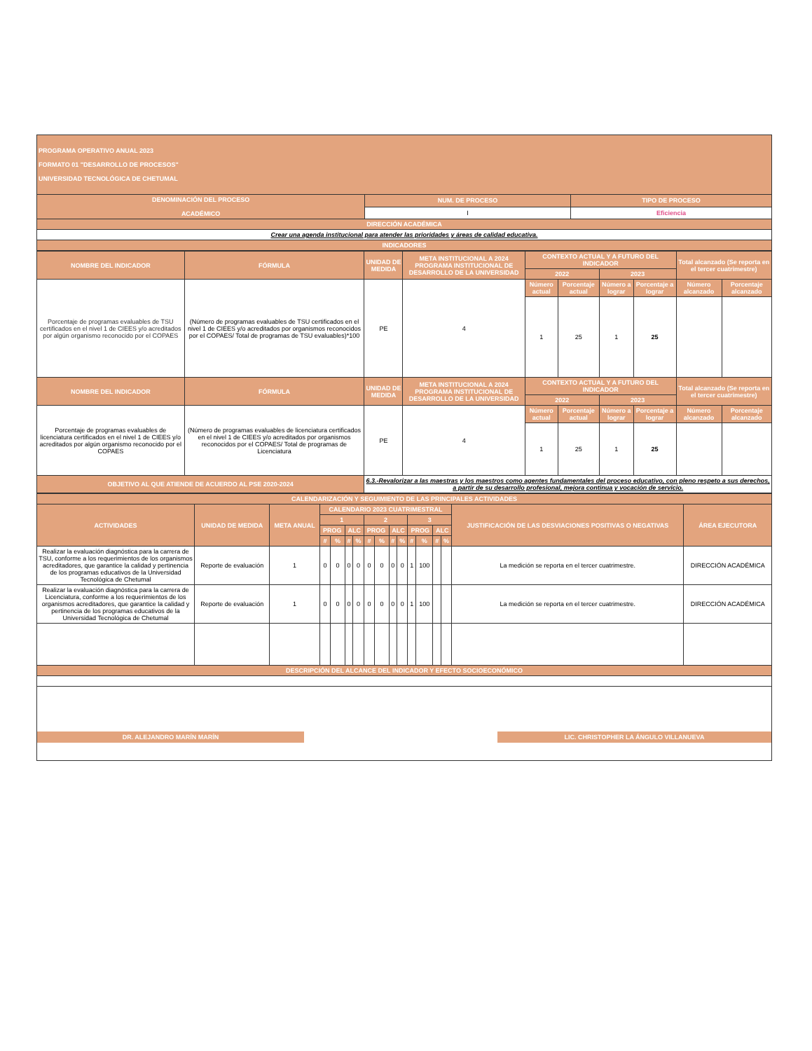| PROGRAMA OPERATIVO ANUAL 2023 FORMATO 01 "DESARROLLO DE PROCESOS" UNIVERSIDAD TECNOLÓGICA DE CHETUMAL | | |
| DENOMINACIÓN DEL PROCESO ACADÉMICO | NUM. DE PROCESO | TIPO DE PROCESO |
| | I | Eficiencia |
| DIRECCIÓN ACADÉMICA | | |
| Crear una agenda institucional para atender las prioridades y áreas de calidad educativa. | | |
| INDICADORES | | |
| NOMBRE DEL INDICADOR | FÓRMULA | UNIDAD DE MEDIDA | META INSTITUCIONAL A 2024 PROGRAMA INSTITUCIONAL DE DESARROLLO DE LA UNIVERSIDAD | CONTEXTO ACTUAL Y A FUTURO DEL INDICADOR | | | | Total alcanzado (Se reporta en el tercer cuatrimestre) | |
| --- | --- | --- | --- | --- | --- | --- | --- | --- | --- |
| | | | | 2022 | | 2023 | | | |
| Porcentaje de programas evaluables de TSU certificados en el nivel 1 de CIEES y/o acreditados por algún organismo reconocido por el COPAES | (Número de programas evaluables de TSU certificados en el nivel 1 de CIEES y/o acreditados por organismos reconocidos por el COPAES/ Total de programas de TSU evaluables)*100 | PE | 4 | Número actual | Porcentaje actual | Número a lograr | Porcentaje a lograr | Número alcanzado | Porcentaje alcanzado |
| | | | | 1 | 25 | 1 | 25 | | |
| NOMBRE DEL INDICADOR | FÓRMULA | UNIDAD DE MEDIDA | META INSTITUCIONAL A 2024 PROGRAMA INSTITUCIONAL DE DESARROLLO DE LA UNIVERSIDAD | CONTEXTO ACTUAL Y A FUTURO DEL INDICADOR | | | | Total alcanzado (Se reporta en el tercer cuatrimestre) | |
| | | | | 2022 | | 2023 | | | |
| Porcentaje de programas evaluables de licenciatura certificados en el nivel 1 de CIEES y/o acreditados por algún organismo reconocido por el COPAES | (Número de programas evaluables de licenciatura certificados en el nivel 1 de CIEES y/o acreditados por organismos reconocidos por el COPAES/ Total de programas de Licenciatura | PE | 4 | Número actual | Porcentaje actual | Número a lograr | Porcentaje a lograr | Número alcanzado | Porcentaje alcanzado |
| | | | | 1 | 25 | 1 | 25 | | |
| OBJETIVO AL QUE ATIENDE DE ACUERDO AL PSE 2020-2024 | | 6.3.-Revalorizar a las maestras y los maestros como agentes fundamentales del proceso educativo, con pleno respeto a sus derechos, a partir de su desarrollo profesional, mejora continua y vocación de servicio. | | | | | | | |
| CALENDARIZACIÓN Y SEGUIMIENTO DE LAS PRINCIPALES ACTIVIDADES | | | | | | | | | | | | | | | | |
| --- | --- | --- | --- | --- | --- | --- | --- | --- | --- | --- | --- | --- | --- | --- | --- | --- |
| ACTIVIDADES | UNIDAD DE MEDIDA | META ANUAL | CALENDARIO 2023 CUATRIMESTRAL | | | | | | | | | | | | JUSTIFICACIÓN DE LAS DESVIACIONES POSITIVAS O NEGATIVAS | ÁREA EJECUTORA |
| | | | 1 | | | | 2 | | | | 3 | | | | | |
| | | | PROG | | ALC | | PROG | | ALC | | PROG | | ALC | | | |
| | | | # | % | # | % | # | % | # | % | # | % | # | % | | |
| Realizar la evaluación diagnóstica para la carrera de TSU, conforme a los requerimientos de los organismos acreditadores, que garantice la calidad y pertinencia de los programas educativos de la Universidad Tecnológica de Chetumal | Reporte de evaluación | 1 | 0 | 0 | 0 | 0 | 0 | 0 | 0 | 0 | 1 | 100 | | | La medición se reporta en el tercer cuatrimestre. | DIRECCIÓN ACADÉMICA |
| Realizar la evaluación diagnóstica para la carrera de Licenciatura, conforme a los requerimientos de los organismos acreditadores, que garantice la calidad y pertinencia de los programas educativos de la Universidad Tecnológica de Chetumal | Reporte de evaluación | 1 | 0 | 0 | 0 | 0 | 0 | 0 | 0 | 0 | 1 | 100 | | | La medición se reporta en el tercer cuatrimestre. | DIRECCIÓN ACADÉMICA |
| DESCRIPCIÓN DEL ALCANCE DEL INDICADOR Y EFECTO SOCIOECONÓMICO | | | | | | | | | | | | | | | | |
DR. ALEJANDRO MARÍN MARÍN
LIC. CHRISTOPHER LA ÁNGULO VILLANUEVA